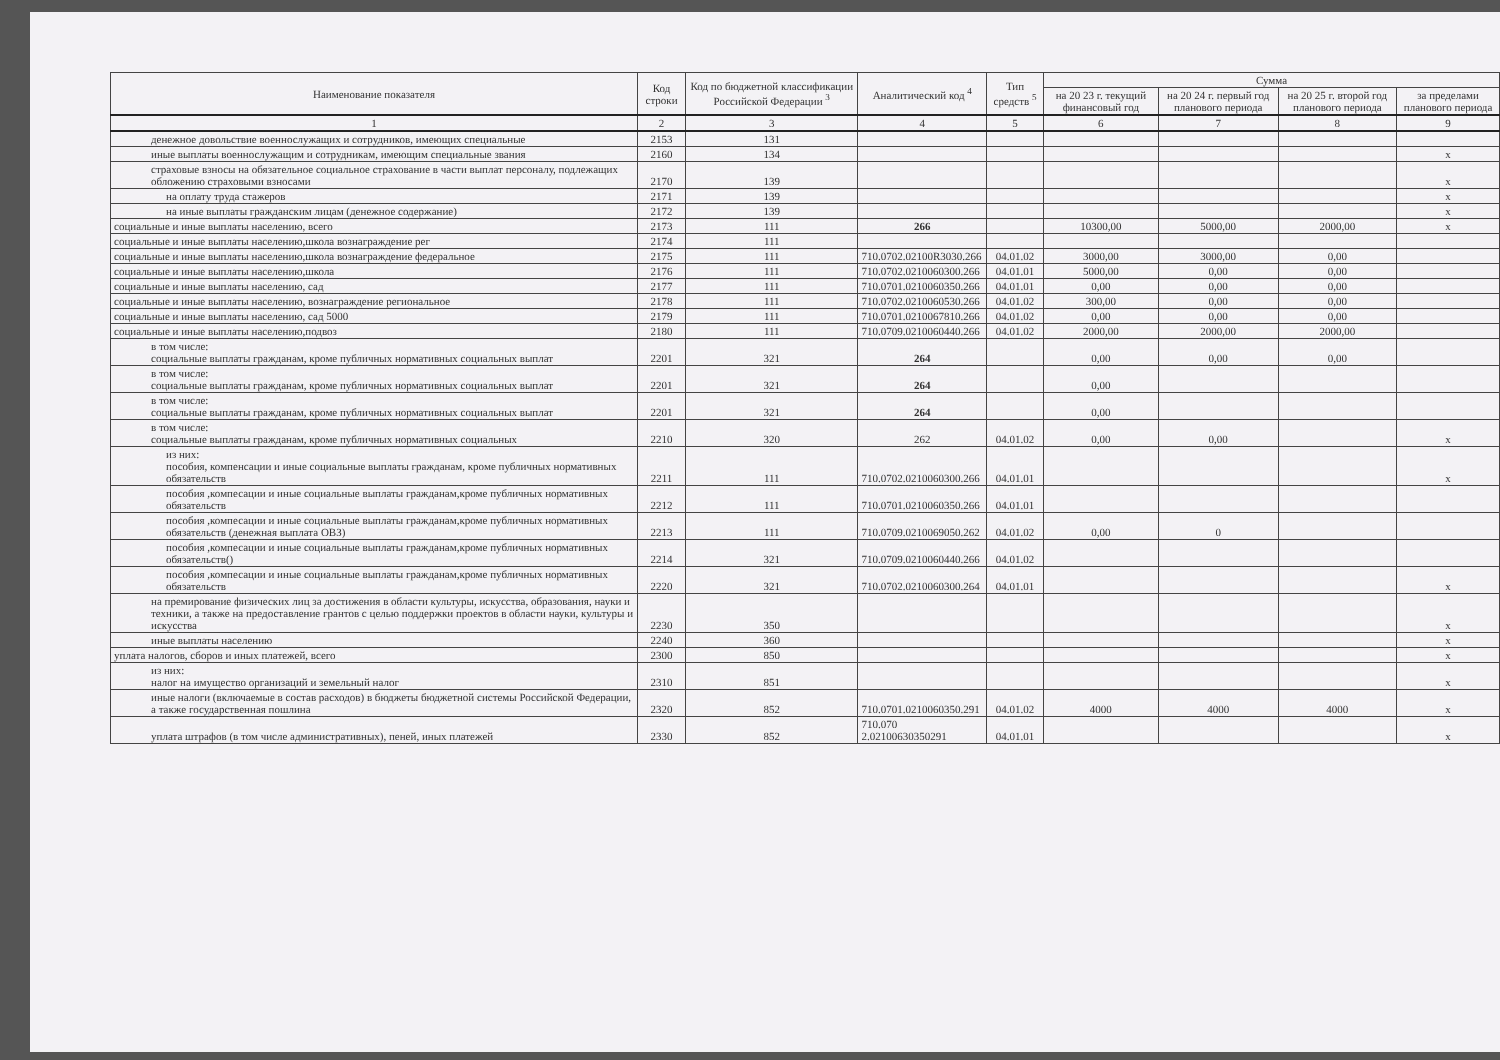| Наименование показателя | Код строки | Код по бюджетной классификации Российской Федерации <sup>3</sup> | Аналитический код <sup>4</sup> | Тип средств <sup>5</sup> | Сумма | | | |
| --- | --- | --- | --- | --- | --- | --- | --- | --- |
| | | | | | на 20 23 г. текущий финансовый год | на 20 24 г. первый год планового периода | на 20 25 г. второй год планового периода | за пределами планового периода |
| 1 | 2 | 3 | 4 | 5 | 6 | 7 | 8 | 9 |
| денежное довольствие военнослужащих и сотрудников, имеющих специальные | 2153 | 131 | | | | | | |
| иные выплаты военнослужащим и сотрудникам, имеющим специальные звания | 2160 | 134 | | | | | | x |
| страховые взносы на обязательное социальное страхование в части выплат персоналу, подлежащих обложению страховыми взносами | 2170 | 139 | | | | | | x |
| на оплату труда стажеров | 2171 | 139 | | | | | | x |
| на иные выплаты гражданским лицам (денежное содержание) | 2172 | 139 | | | | | | x |
| социальные и иные выплаты населению, всего | 2173 | 111 | 266 | | 10300,00 | 5000,00 | 2000,00 | x |
| социальные и иные выплаты населению,школа вознаграждение рег | 2174 | 111 | | | | | | |
| социальные и иные выплаты населению,школа вознаграждение федеральное | 2175 | 111 | 710.0702.02100R3030.266 | 04.01.02 | 3000,00 | 3000,00 | 0,00 | |
| социальные и иные выплаты населению,школа | 2176 | 111 | 710.0702.0210060300.266 | 04.01.01 | 5000,00 | 0,00 | 0,00 | |
| социальные и иные выплаты населению, сад | 2177 | 111 | 710.0701.0210060350.266 | 04.01.01 | 0,00 | 0,00 | 0,00 | |
| социальные и иные выплаты населению, вознаграждение региональное | 2178 | 111 | 710.0702.0210060530.266 | 04.01.02 | 300,00 | 0,00 | 0,00 | |
| социальные и иные выплаты населению, сад 5000 | 2179 | 111 | 710.0701.0210067810.266 | 04.01.02 | 0,00 | 0,00 | 0,00 | |
| социальные и иные выплаты населению,подвоз | 2180 | 111 | 710.0709.0210060440.266 | 04.01.02 | 2000,00 | 2000,00 | 2000,00 | |
| в том числе: социальные выплаты гражданам, кроме публичных нормативных социальных выплат | 2201 | 321 | 264 | | 0,00 | 0,00 | 0,00 | |
| в том числе: социальные выплаты гражданам, кроме публичных нормативных социальных выплат | 2201 | 321 | 264 | | 0,00 | | | |
| в том числе: социальные выплаты гражданам, кроме публичных нормативных социальных выплат | 2201 | 321 | 264 | | 0,00 | | | |
| в том числе: социальные выплаты гражданам, кроме публичных нормативных социальных | 2210 | 320 | 262 | 04.01.02 | 0,00 | 0,00 | | x |
| из них: пособия, компенсации и иные социальные выплаты гражданам, кроме публичных нормативных обязательств | 2211 | 111 | 710.0702.0210060300.266 | 04.01.01 | | | | x |
| пособия ,компесации и иные социальные выплаты гражданам,кроме публичных нормативных обязательств | 2212 | 111 | 710.0701.0210060350.266 | 04.01.01 | | | | |
| пособия ,компесации и иные социальные выплаты гражданам,кроме публичных нормативных обязательств (денежная выплата ОВЗ) | 2213 | 111 | 710.0709.0210069050.262 | 04.01.02 | 0,00 | 0 | | |
| пособия ,компесации и иные социальные выплаты гражданам,кроме публичных нормативных обязательств() | 2214 | 321 | 710.0709.0210060440.266 | 04.01.02 | | | | |
| пособия ,компесации и иные социальные выплаты гражданам,кроме публичных нормативных обязательств | 2220 | 321 | 710.0702.0210060300.264 | 04.01.01 | | | | x |
| на премирование физических лиц за достижения в области культуры, искусства, образования, науки и техники, а также на предоставление грантов с целью поддержки проектов в области науки, культуры и искусства | 2230 | 350 | | | | | | x |
| иные выплаты населению | 2240 | 360 | | | | | | x |
| уплата налогов, сборов и иных платежей, всего | 2300 | 850 | | | | | | x |
| из них: налог на имущество организаций и земельный налог | 2310 | 851 | | | | | | x |
| иные налоги (включаемые в состав расходов) в бюджеты бюджетной системы Российской Федерации, а также государственная пошлина | 2320 | 852 | 710.0701.0210060350.291 | 04.01.02 | 4000 | 4000 | 4000 | x |
| уплата штрафов (в том числе административных), пеней, иных платежей | 2330 | 852 | 710.070 2.02100630350291 | 04.01.01 | | | | x |